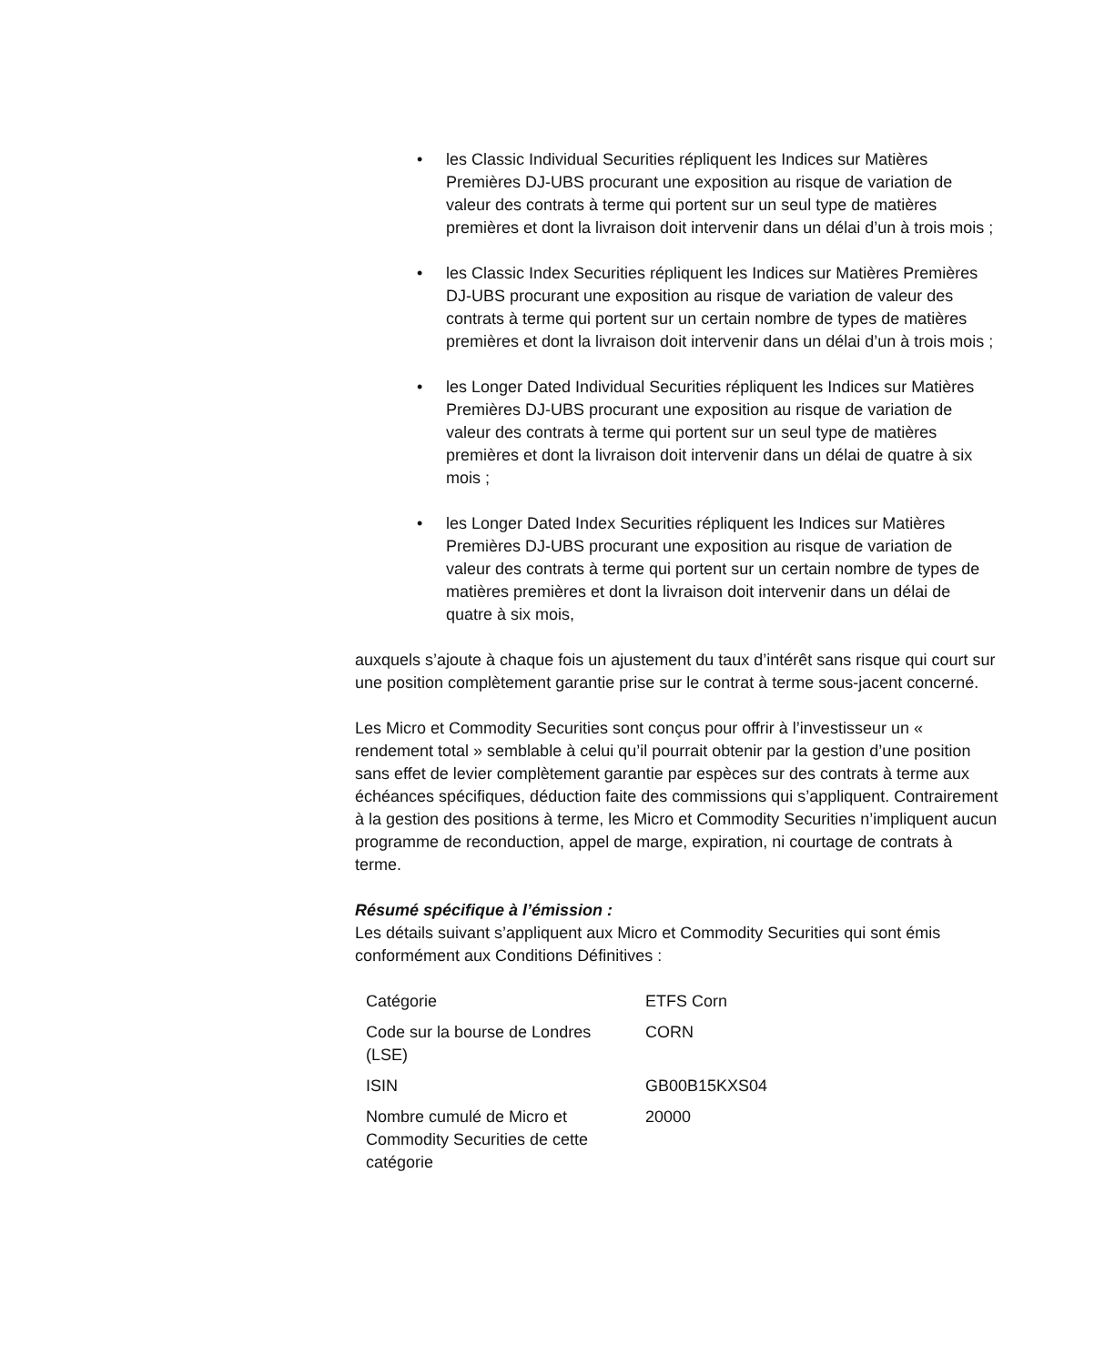• les Classic Individual Securities répliquent les Indices sur Matières Premières DJ-UBS procurant une exposition au risque de variation de valeur des contrats à terme qui portent sur un seul type de matières premières et dont la livraison doit intervenir dans un délai d’un à trois mois ;
• les Classic Index Securities répliquent les Indices sur Matières Premières DJ-UBS procurant une exposition au risque de variation de valeur des contrats à terme qui portent sur un certain nombre de types de matières premières et dont la livraison doit intervenir dans un délai d’un à trois mois ;
• les Longer Dated Individual Securities répliquent les Indices sur Matières Premières DJ-UBS procurant une exposition au risque de variation de valeur des contrats à terme qui portent sur un seul type de matières premières et dont la livraison doit intervenir dans un délai de quatre à six mois ;
• les Longer Dated Index Securities répliquent les Indices sur Matières Premières DJ-UBS procurant une exposition au risque de variation de valeur des contrats à terme qui portent sur un certain nombre de types de matières premières et dont la livraison doit intervenir dans un délai de quatre à six mois,
auxquels s’ajoute à chaque fois un ajustement du taux d’intérêt sans risque qui court sur une position complètement garantie prise sur le contrat à terme sous-jacent concerné.
Les Micro et Commodity Securities sont conçus pour offrir à l’investisseur un « rendement total » semblable à celui qu’il pourrait obtenir par la gestion d’une position sans effet de levier complètement garantie par espèces sur des contrats à terme aux échéances spécifiques, déduction faite des commissions qui s’appliquent. Contrairement à la gestion des positions à terme, les Micro et Commodity Securities n’impliquent aucun programme de reconduction, appel de marge, expiration, ni courtage de contrats à terme.
Résumé spécifique à l’émission :
Les détails suivant s’appliquent aux Micro et Commodity Securities qui sont émis conformément aux Conditions Définitives :
| Catégorie | ETFS Corn |
| Code sur la bourse de Londres (LSE) | CORN |
| ISIN | GB00B15KXS04 |
| Nombre cumulé de Micro et Commodity Securities de cette catégorie | 20000 |